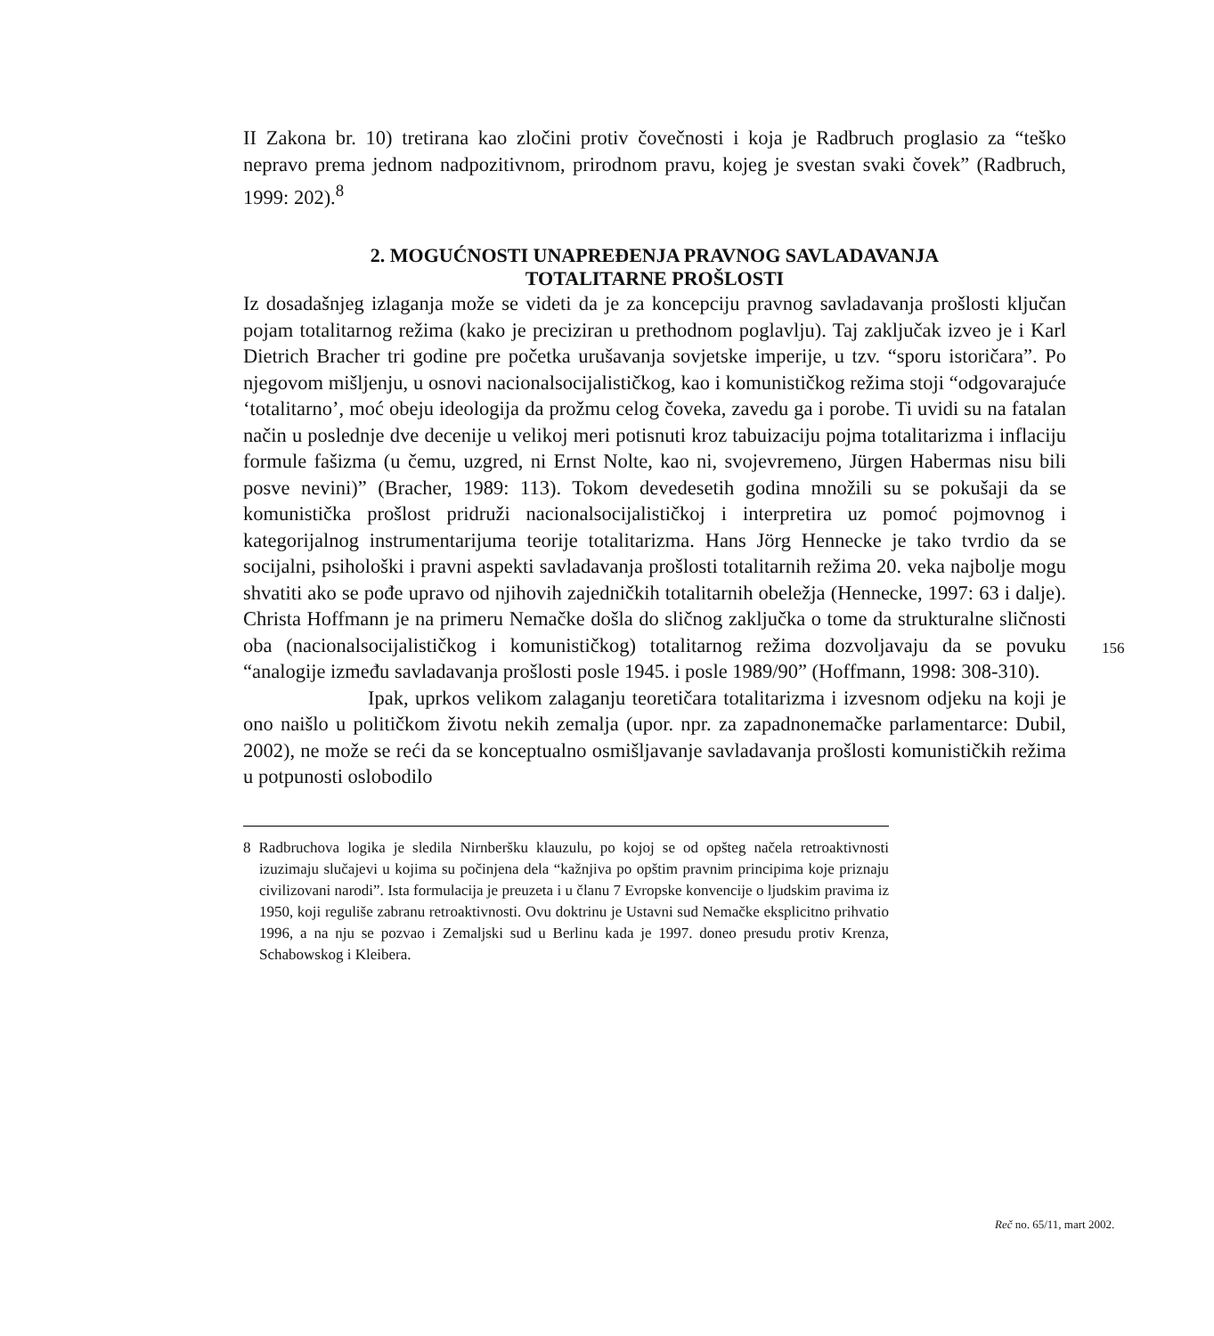II Zakona br. 10) tretirana kao zločini protiv čovečnosti i koja je Radbruch proglasio za “teško nepravo prema jednom nadpozitivnom, prirodnom pravu, kojeg je svestan svaki čovek” (Radbruch, 1999: 202).<sup>8</sup>
2. MOGUĆNOSTI UNAPREĐENJA PRAVNOG SAVLADAVANJA
TOTALITARNE PROŠLOSTI
Iz dosadašnjeg izlaganja može se videti da je za koncepciju pravnog savladavanja prošlosti ključan pojam totalitarnog režima (kako je preciziran u prethodnom poglavlju). Taj zaključak izveo je i Karl Dietrich Bracher tri godine pre početka urušavanja sovjetske imperije, u tzv. “sporu istoričara”. Po njegovom mišljenju, u osnovi nacionalsocijalističkog, kao i komunističkog režima stoji “odgovarajuće ‘totalitarno’, moć obeju ideologija da prožmu celog čoveka, zavedu ga i porobe. Ti uvidi su na fatalan način u poslednje dve decenije u velikoj meri potisnuti kroz tabuizaciju pojma totalitarizma i inflaciju formule fašizma (u čemu, uzgred, ni Ernst Nolte, kao ni, svojevremeno, Jürgen Habermas nisu bili posve nevini)” (Bracher, 1989: 113). Tokom devedesetih godina množili su se pokušaji da se komunistička prošlost pridruži nacionalsocijalističkoj i interpretira uz pomoć pojmovnog i kategorijalnog instrumentarijuma teorije totalitarizma. Hans Jörg Hennecke je tako tvrdio da se socijalni, psihološki i pravni aspekti savladavanja prošlosti totalitarnih režima 20. veka najbolje mogu shvatiti ako se pođe upravo od njihovih zajedničkih totalitarnih obeležja (Hennecke, 1997: 63 i dalje). Christa Hoffmann je na primeru Nemačke došla do sličnog zaključka o tome da strukturalne sličnosti oba (nacionalsocijalističkog i komunističkog) totalitarnog režima dozvoljavaju da se povuku “analogije između savladavanja prošlosti posle 1945. i posle 1989/90” (Hoffmann, 1998: 308-310).
Ipak, uprkos velikom zalaganju teoretičara totalitarizma i izvesnom odjeku na koji je ono naišlo u političkom životu nekih zemalja (upor. npr. za zapadnonemačke parlamentarce: Dubil, 2002), ne može se reći da se konceptualno osmišljavanje savladavanja prošlosti komunističkih režima u potpunosti oslobodilo
8 Radbruchova logika je sledila Nirnberšku klauzulu, po kojoj se od opšteg načela retroaktivnosti izuzimaju slučajevi u kojima su počinjena dela “kažnjiva po opštim pravnim principima koje priznaju civilizovani narodi”. Ista formulacija je preuzeta i u članu 7 Evropske konvencije o ljudskim pravima iz 1950, koji reguliše zabranu retroaktivnosti. Ovu doktrinu je Ustavni sud Nemačke eksplicitno prihvatio 1996, a na nju se pozvao i Zemaljski sud u Berlinu kada je 1997. doneo presudu protiv Krenza, Schabowskog i Kleibera.
156
Reč no. 65/11, mart 2002.